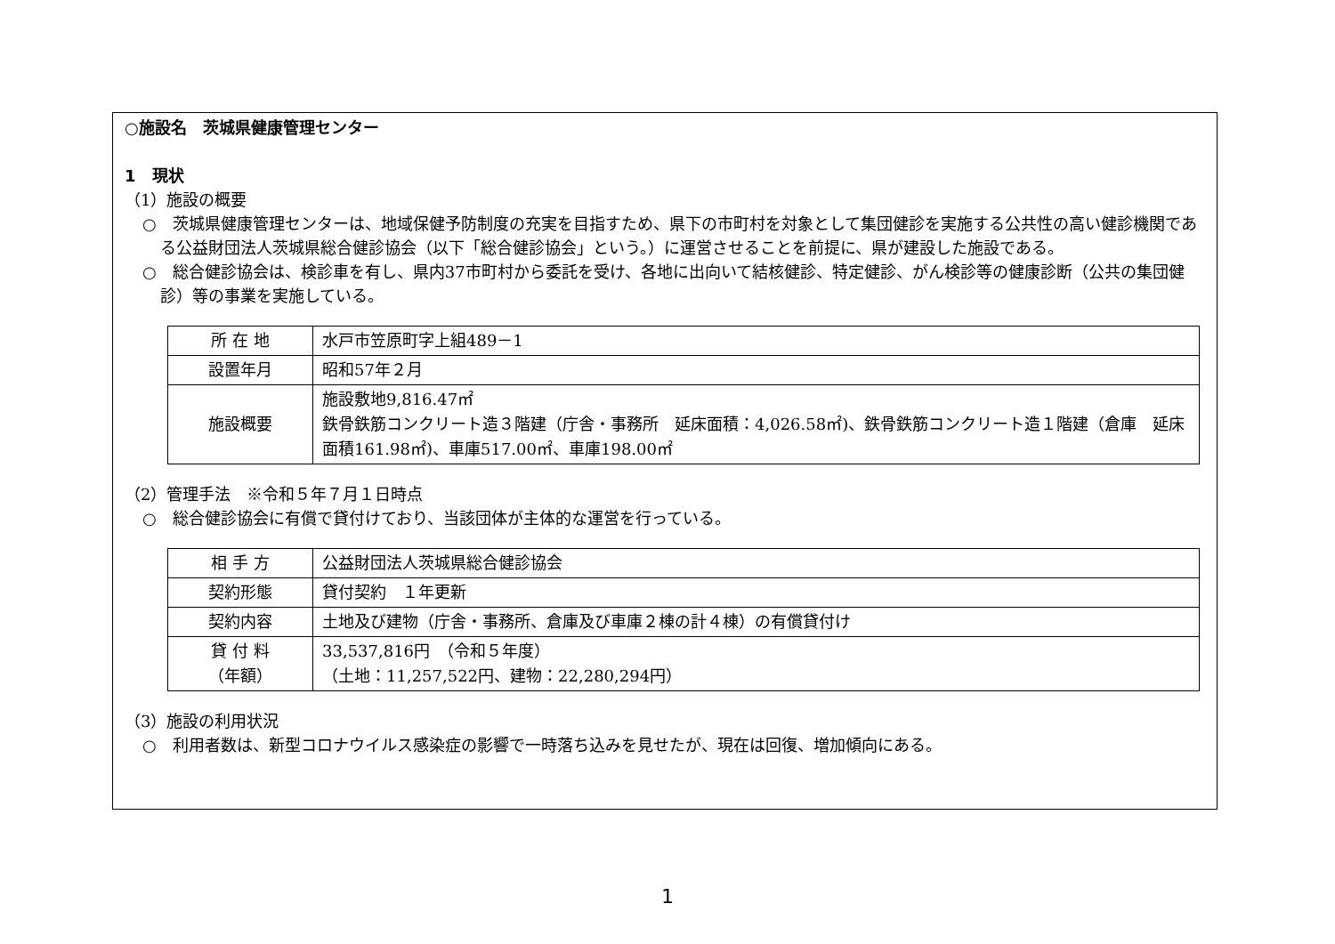○施設名　茨城県健康管理センター
1　現状
（1）施設の概要
○　茨城県健康管理センターは、地域保健予防制度の充実を目指すため、県下の市町村を対象として集団健診を実施する公共性の高い健診機関である公益財団法人茨城県総合健診協会（以下「総合健診協会」という。）に運営させることを前提に、県が建設した施設である。
○　総合健診協会は、検診車を有し、県内37市町村から委託を受け、各地に出向いて結核健診、特定健診、がん検診等の健康診断（公共の集団健診）等の事業を実施している。
| 所 在 地 | 水戸市笠原町字上組489－1 |
| 設置年月 | 昭和57年２月 |
| 施設概要 | 施設敷地9,816.47㎡ 鉄骨鉄筋コンクリート造３階建（庁舎・事務所 延床面積：4,026.58㎡)、鉄骨鉄筋コンクリート造１階建（倉庫 延床面積161.98㎡)、車庫517.00㎡、車庫198.00㎡ |
（2）管理手法　※令和５年７月１日時点
○　総合健診協会に有償で貸付けており、当該団体が主体的な運営を行っている。
| 相 手 方 | 公益財団法人茨城県総合健診協会 |
| 契約形態 | 貸付契約 １年更新 |
| 契約内容 | 土地及び建物（庁舎・事務所、倉庫及び車庫２棟の計４棟）の有償貸付け |
| 貸 付 料 （年額） | 33,537,816円 （令和５年度） （土地：11,257,522円、建物：22,280,294円） |
（3）施設の利用状況
○　利用者数は、新型コロナウイルス感染症の影響で一時落ち込みを見せたが、現在は回復、増加傾向にある。
1